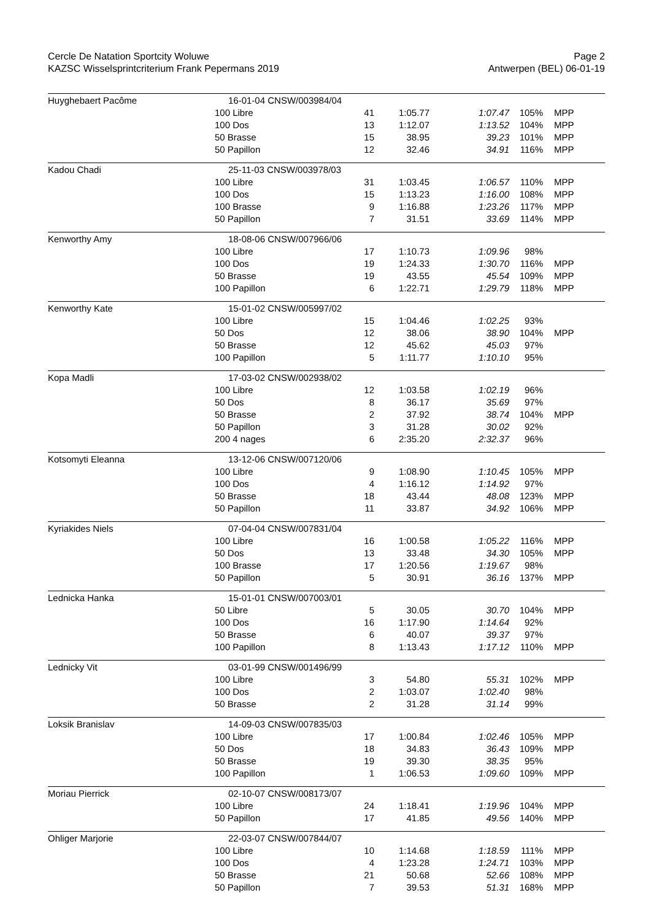Cercle De Natation Sportcity Woluwe
KAZSC Wisselsprintcriterium Frank Pepermans 2019
Page 2
Antwerpen (BEL) 06-01-19
| Huyghebaert Pacôme | 16-01-04 CNSW/003984/04 | | | | | |
| | 100 Libre | 41 | 1:05.77 | 1:07.47 | 105% | MPP |
| | 100 Dos | 13 | 1:12.07 | 1:13.52 | 104% | MPP |
| | 50 Brasse | 15 | 38.95 | 39.23 | 101% | MPP |
| | 50 Papillon | 12 | 32.46 | 34.91 | 116% | MPP |
| Kadou Chadi | 25-11-03 CNSW/003978/03 | | | | | |
| | 100 Libre | 31 | 1:03.45 | 1:06.57 | 110% | MPP |
| | 100 Dos | 15 | 1:13.23 | 1:16.00 | 108% | MPP |
| | 100 Brasse | 9 | 1:16.88 | 1:23.26 | 117% | MPP |
| | 50 Papillon | 7 | 31.51 | 33.69 | 114% | MPP |
| Kenworthy Amy | 18-08-06 CNSW/007966/06 | | | | | |
| | 100 Libre | 17 | 1:10.73 | 1:09.96 | 98% | |
| | 100 Dos | 19 | 1:24.33 | 1:30.70 | 116% | MPP |
| | 50 Brasse | 19 | 43.55 | 45.54 | 109% | MPP |
| | 100 Papillon | 6 | 1:22.71 | 1:29.79 | 118% | MPP |
| Kenworthy Kate | 15-01-02 CNSW/005997/02 | | | | | |
| | 100 Libre | 15 | 1:04.46 | 1:02.25 | 93% | |
| | 50 Dos | 12 | 38.06 | 38.90 | 104% | MPP |
| | 50 Brasse | 12 | 45.62 | 45.03 | 97% | |
| | 100 Papillon | 5 | 1:11.77 | 1:10.10 | 95% | |
| Kopa Madli | 17-03-02 CNSW/002938/02 | | | | | |
| | 100 Libre | 12 | 1:03.58 | 1:02.19 | 96% | |
| | 50 Dos | 8 | 36.17 | 35.69 | 97% | |
| | 50 Brasse | 2 | 37.92 | 38.74 | 104% | MPP |
| | 50 Papillon | 3 | 31.28 | 30.02 | 92% | |
| | 200 4 nages | 6 | 2:35.20 | 2:32.37 | 96% | |
| Kotsomyti Eleanna | 13-12-06 CNSW/007120/06 | | | | | |
| | 100 Libre | 9 | 1:08.90 | 1:10.45 | 105% | MPP |
| | 100 Dos | 4 | 1:16.12 | 1:14.92 | 97% | |
| | 50 Brasse | 18 | 43.44 | 48.08 | 123% | MPP |
| | 50 Papillon | 11 | 33.87 | 34.92 | 106% | MPP |
| Kyriakides Niels | 07-04-04 CNSW/007831/04 | | | | | |
| | 100 Libre | 16 | 1:00.58 | 1:05.22 | 116% | MPP |
| | 50 Dos | 13 | 33.48 | 34.30 | 105% | MPP |
| | 100 Brasse | 17 | 1:20.56 | 1:19.67 | 98% | |
| | 50 Papillon | 5 | 30.91 | 36.16 | 137% | MPP |
| Lednicka Hanka | 15-01-01 CNSW/007003/01 | | | | | |
| | 50 Libre | 5 | 30.05 | 30.70 | 104% | MPP |
| | 100 Dos | 16 | 1:17.90 | 1:14.64 | 92% | |
| | 50 Brasse | 6 | 40.07 | 39.37 | 97% | |
| | 100 Papillon | 8 | 1:13.43 | 1:17.12 | 110% | MPP |
| Lednicky Vit | 03-01-99 CNSW/001496/99 | | | | | |
| | 100 Libre | 3 | 54.80 | 55.31 | 102% | MPP |
| | 100 Dos | 2 | 1:03.07 | 1:02.40 | 98% | |
| | 50 Brasse | 2 | 31.28 | 31.14 | 99% | |
| Loksik Branislav | 14-09-03 CNSW/007835/03 | | | | | |
| | 100 Libre | 17 | 1:00.84 | 1:02.46 | 105% | MPP |
| | 50 Dos | 18 | 34.83 | 36.43 | 109% | MPP |
| | 50 Brasse | 19 | 39.30 | 38.35 | 95% | |
| | 100 Papillon | 1 | 1:06.53 | 1:09.60 | 109% | MPP |
| Moriau Pierrick | 02-10-07 CNSW/008173/07 | | | | | |
| | 100 Libre | 24 | 1:18.41 | 1:19.96 | 104% | MPP |
| | 50 Papillon | 17 | 41.85 | 49.56 | 140% | MPP |
| Ohliger Marjorie | 22-03-07 CNSW/007844/07 | | | | | |
| | 100 Libre | 10 | 1:14.68 | 1:18.59 | 111% | MPP |
| | 100 Dos | 4 | 1:23.28 | 1:24.71 | 103% | MPP |
| | 50 Brasse | 21 | 50.68 | 52.66 | 108% | MPP |
| | 50 Papillon | 7 | 39.53 | 51.31 | 168% | MPP |